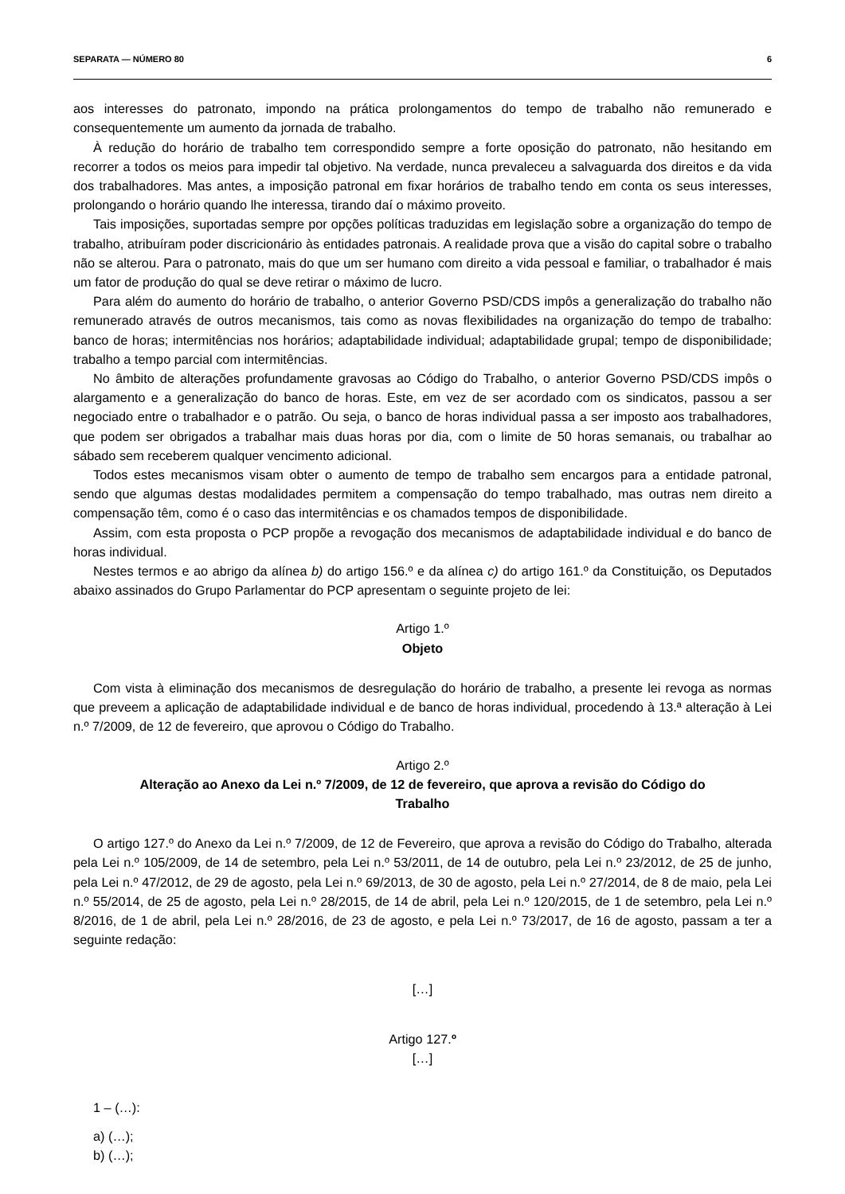SEPARATA — NÚMERO 80 6
aos interesses do patronato, impondo na prática prolongamentos do tempo de trabalho não remunerado e consequentemente um aumento da jornada de trabalho.
À redução do horário de trabalho tem correspondido sempre a forte oposição do patronato, não hesitando em recorrer a todos os meios para impedir tal objetivo. Na verdade, nunca prevaleceu a salvaguarda dos direitos e da vida dos trabalhadores. Mas antes, a imposição patronal em fixar horários de trabalho tendo em conta os seus interesses, prolongando o horário quando lhe interessa, tirando daí o máximo proveito.
Tais imposições, suportadas sempre por opções políticas traduzidas em legislação sobre a organização do tempo de trabalho, atribuíram poder discricionário às entidades patronais. A realidade prova que a visão do capital sobre o trabalho não se alterou. Para o patronato, mais do que um ser humano com direito a vida pessoal e familiar, o trabalhador é mais um fator de produção do qual se deve retirar o máximo de lucro.
Para além do aumento do horário de trabalho, o anterior Governo PSD/CDS impôs a generalização do trabalho não remunerado através de outros mecanismos, tais como as novas flexibilidades na organização do tempo de trabalho: banco de horas; intermitências nos horários; adaptabilidade individual; adaptabilidade grupal; tempo de disponibilidade; trabalho a tempo parcial com intermitências.
No âmbito de alterações profundamente gravosas ao Código do Trabalho, o anterior Governo PSD/CDS impôs o alargamento e a generalização do banco de horas. Este, em vez de ser acordado com os sindicatos, passou a ser negociado entre o trabalhador e o patrão. Ou seja, o banco de horas individual passa a ser imposto aos trabalhadores, que podem ser obrigados a trabalhar mais duas horas por dia, com o limite de 50 horas semanais, ou trabalhar ao sábado sem receberem qualquer vencimento adicional.
Todos estes mecanismos visam obter o aumento de tempo de trabalho sem encargos para a entidade patronal, sendo que algumas destas modalidades permitem a compensação do tempo trabalhado, mas outras nem direito a compensação têm, como é o caso das intermitências e os chamados tempos de disponibilidade.
Assim, com esta proposta o PCP propõe a revogação dos mecanismos de adaptabilidade individual e do banco de horas individual.
Nestes termos e ao abrigo da alínea b) do artigo 156.º e da alínea c) do artigo 161.º da Constituição, os Deputados abaixo assinados do Grupo Parlamentar do PCP apresentam o seguinte projeto de lei:
Artigo 1.º
Objeto
Com vista à eliminação dos mecanismos de desregulação do horário de trabalho, a presente lei revoga as normas que preveem a aplicação de adaptabilidade individual e de banco de horas individual, procedendo à 13.ª alteração à Lei n.º 7/2009, de 12 de fevereiro, que aprovou o Código do Trabalho.
Artigo 2.º
Alteração ao Anexo da Lei n.º 7/2009, de 12 de fevereiro, que aprova a revisão do Código do Trabalho
O artigo 127.º do Anexo da Lei n.º 7/2009, de 12 de Fevereiro, que aprova a revisão do Código do Trabalho, alterada pela Lei n.º 105/2009, de 14 de setembro, pela Lei n.º 53/2011, de 14 de outubro, pela Lei n.º 23/2012, de 25 de junho, pela Lei n.º 47/2012, de 29 de agosto, pela Lei n.º 69/2013, de 30 de agosto, pela Lei n.º 27/2014, de 8 de maio, pela Lei n.º 55/2014, de 25 de agosto, pela Lei n.º 28/2015, de 14 de abril, pela Lei n.º 120/2015, de 1 de setembro, pela Lei n.º 8/2016, de 1 de abril, pela Lei n.º 28/2016, de 23 de agosto, e pela Lei n.º 73/2017, de 16 de agosto, passam a ter a seguinte redação:
[…]
Artigo 127.º
[…]
1 – (…):
a) (…);
b) (…);